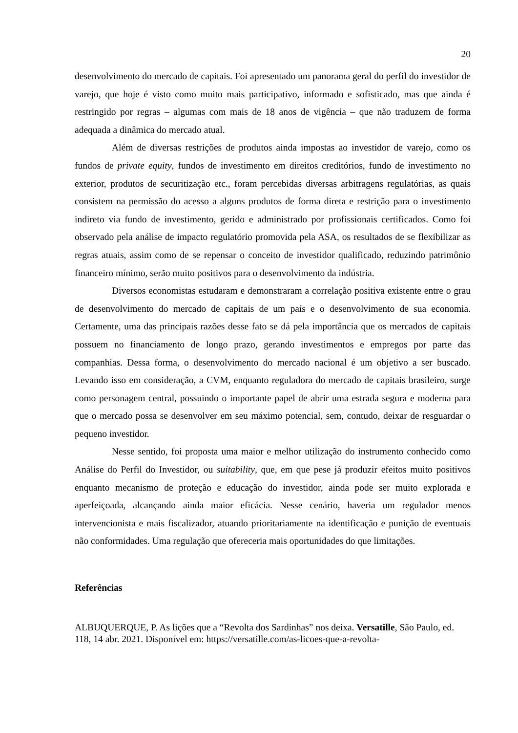20
desenvolvimento do mercado de capitais. Foi apresentado um panorama geral do perfil do investidor de varejo, que hoje é visto como muito mais participativo, informado e sofisticado, mas que ainda é restringido por regras – algumas com mais de 18 anos de vigência – que não traduzem de forma adequada a dinâmica do mercado atual.
Além de diversas restrições de produtos ainda impostas ao investidor de varejo, como os fundos de private equity, fundos de investimento em direitos creditórios, fundo de investimento no exterior, produtos de securitização etc., foram percebidas diversas arbitragens regulatórias, as quais consistem na permissão do acesso a alguns produtos de forma direta e restrição para o investimento indireto via fundo de investimento, gerido e administrado por profissionais certificados. Como foi observado pela análise de impacto regulatório promovida pela ASA, os resultados de se flexibilizar as regras atuais, assim como de se repensar o conceito de investidor qualificado, reduzindo patrimônio financeiro mínimo, serão muito positivos para o desenvolvimento da indústria.
Diversos economistas estudaram e demonstraram a correlação positiva existente entre o grau de desenvolvimento do mercado de capitais de um país e o desenvolvimento de sua economia. Certamente, uma das principais razões desse fato se dá pela importância que os mercados de capitais possuem no financiamento de longo prazo, gerando investimentos e empregos por parte das companhias. Dessa forma, o desenvolvimento do mercado nacional é um objetivo a ser buscado. Levando isso em consideração, a CVM, enquanto reguladora do mercado de capitais brasileiro, surge como personagem central, possuindo o importante papel de abrir uma estrada segura e moderna para que o mercado possa se desenvolver em seu máximo potencial, sem, contudo, deixar de resguardar o pequeno investidor.
Nesse sentido, foi proposta uma maior e melhor utilização do instrumento conhecido como Análise do Perfil do Investidor, ou suitability, que, em que pese já produzir efeitos muito positivos enquanto mecanismo de proteção e educação do investidor, ainda pode ser muito explorada e aperfeiçoada, alcançando ainda maior eficácia. Nesse cenário, haveria um regulador menos intervencionista e mais fiscalizador, atuando prioritariamente na identificação e punição de eventuais não conformidades. Uma regulação que ofereceria mais oportunidades do que limitações.
Referências
ALBUQUERQUE, P. As lições que a “Revolta dos Sardinhas” nos deixa. Versatille, São Paulo, ed. 118, 14 abr. 2021. Disponível em: https://versatille.com/as-licoes-que-a-revolta-